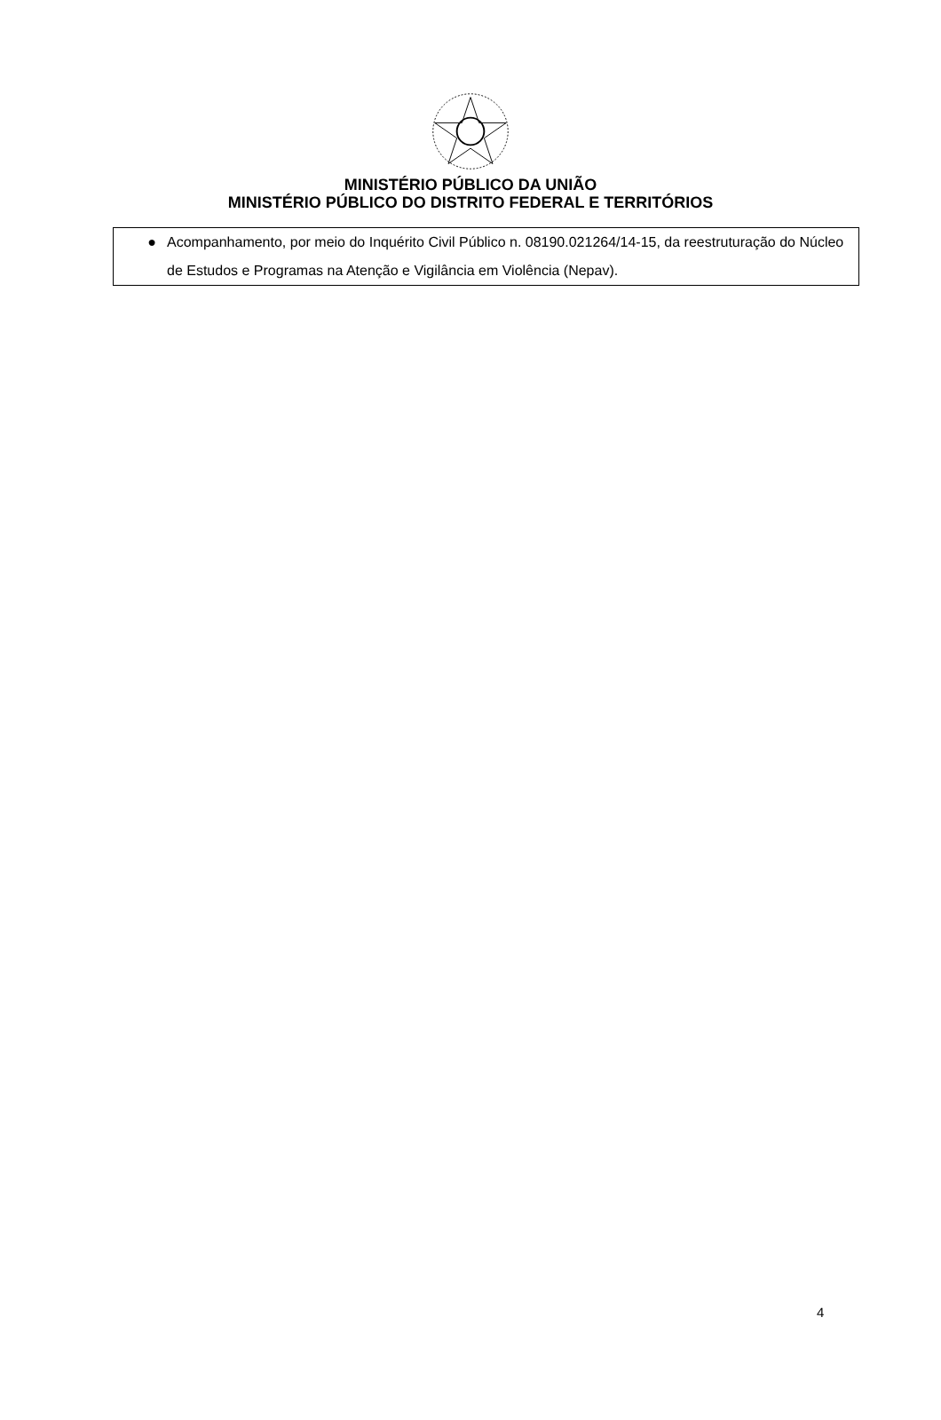MINISTÉRIO PÚBLICO DA UNIÃO
MINISTÉRIO PÚBLICO DO DISTRITO FEDERAL E TERRITÓRIOS
| ● | Acompanhamento, por meio do Inquérito Civil Público n. 08190.021264/14-15, da reestruturação do Núcleo de Estudos e Programas na Atenção e Vigilância em Violência (Nepav). |
4